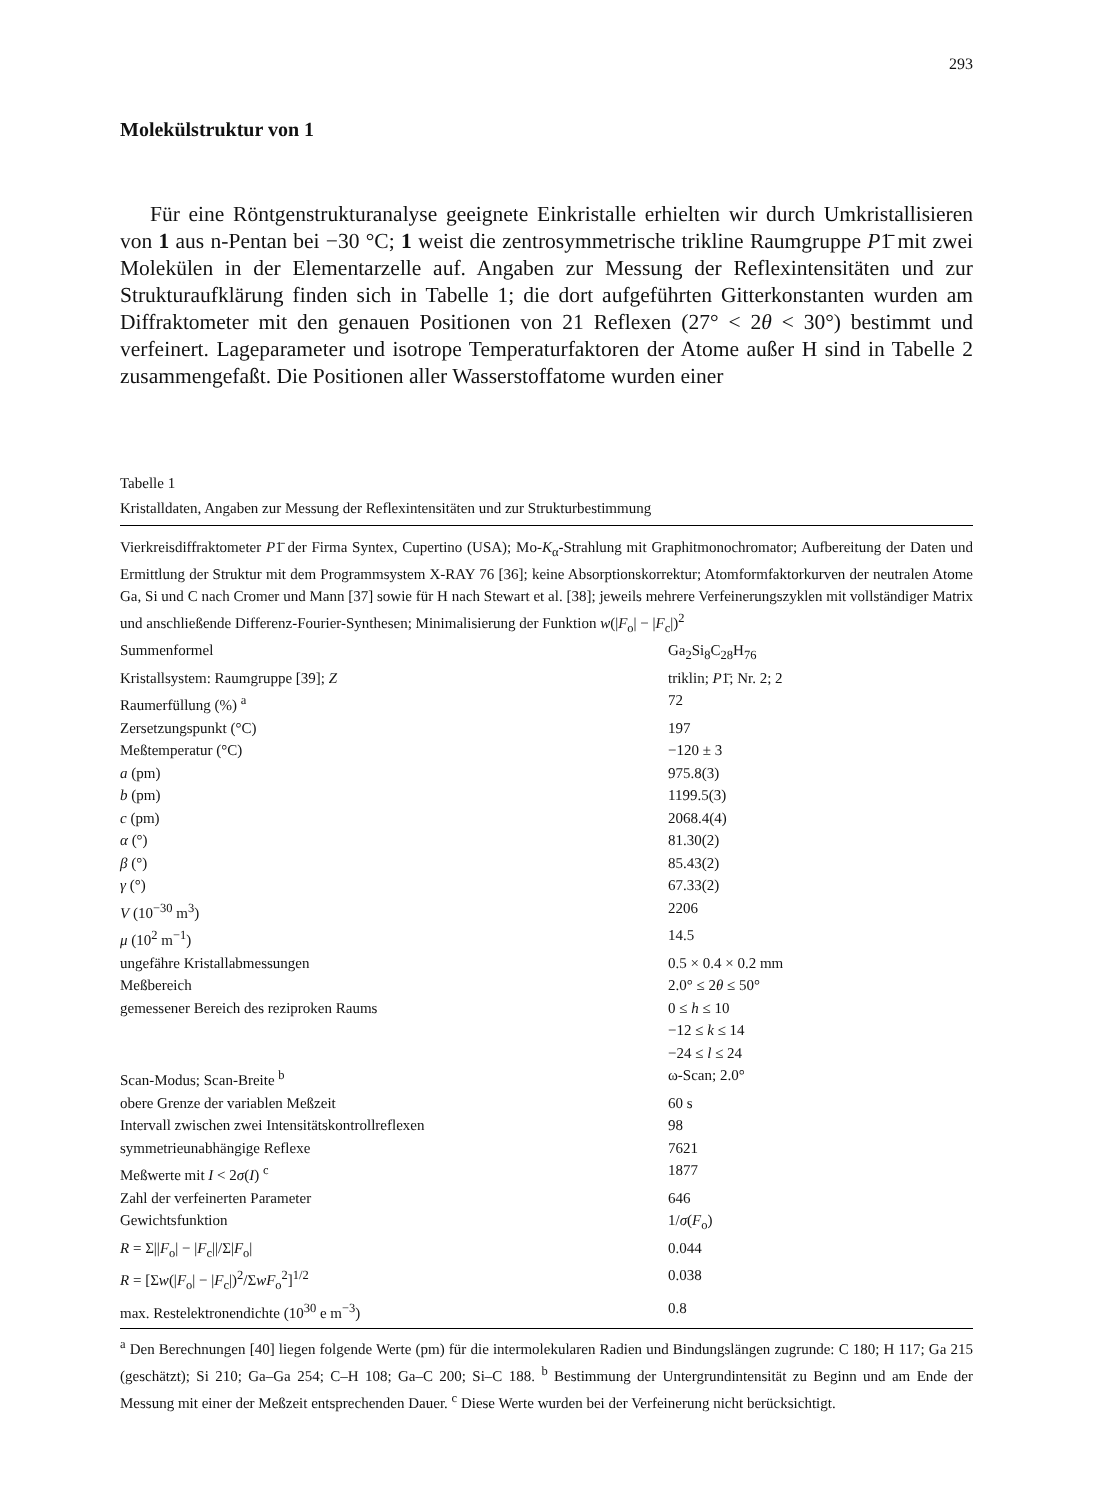293
Molekülstruktur von 1
Für eine Röntgenstrukturanalyse geeignete Einkristalle erhielten wir durch Umkristallisieren von 1 aus n-Pentan bei −30 °C; 1 weist die zentrosymmetrische trikline Raumgruppe P1̄ mit zwei Molekülen in der Elementarzelle auf. Angaben zur Messung der Reflexintensitäten und zur Strukturaufklärung finden sich in Tabelle 1; die dort aufgeführten Gitterkonstanten wurden am Diffraktometer mit den genauen Positionen von 21 Reflexen (27° < 2θ < 30°) bestimmt und verfeinert. Lageparameter und isotrope Temperaturfaktoren der Atome außer H sind in Tabelle 2 zusammengefaßt. Die Positionen aller Wasserstoffatome wurden einer
Tabelle 1
Kristalldaten, Angaben zur Messung der Reflexintensitäten und zur Strukturbestimmung
Vierkreisdiffraktometer P1̄ der Firma Syntex, Cupertino (USA); Mo-K<sub>α</sub>-Strahlung mit Graphitmonochromator; Aufbereitung der Daten und Ermittlung der Struktur mit dem Programmsystem X-RAY 76 [36]; keine Absorptionskorrektur; Atomformfaktorkurven der neutralen Atome Ga, Si und C nach Cromer und Mann [37] sowie für H nach Stewart et al. [38]; jeweils mehrere Verfeinerungszyklen mit vollständiger Matrix und anschließende Differenz-Fourier-Synthesen; Minimalisierung der Funktion w(|F<sub>o</sub>| − |F<sub>c</sub>|)<sup>2</sup>
| Summenformel | Ga<sub>2</sub>Si<sub>8</sub>C<sub>28</sub>H<sub>76</sub> |
| Kristallsystem: Raumgruppe [39]; Z | triklin; P 1̄; Nr. 2; 2 |
| Raumerfüllung (%) <sup>a</sup> | 72 |
| Zersetzungspunkt (°C) | 197 |
| Meßtemperatur (°C) | −120 ± 3 |
| a (pm) | 975.8(3) |
| b (pm) | 1199.5(3) |
| c (pm) | 2068.4(4) |
| α (°) | 81.30(2) |
| β (°) | 85.43(2) |
| γ (°) | 67.33(2) |
| V (10<sup>−30</sup> m<sup>3</sup>) | 2206 |
| μ (10<sup>2</sup> m<sup>−1</sup>) | 14.5 |
| ungefähre Kristallabmessungen | 0.5 × 0.4 × 0.2 mm |
| Meßbereich | 2.0° ≤ 2 θ ≤ 50° |
| gemessener Bereich des reziproken Raums | 0 ≤ h ≤ 10 −12 ≤ k ≤ 14 −24 ≤ l ≤ 24 |
| Scan-Modus; Scan-Breite <sup>b</sup> | ω-Scan; 2.0° |
| obere Grenze der variablen Meßzeit | 60 s |
| Intervall zwischen zwei Intensitätskontrollreflexen | 98 |
| symmetrieunabhängige Reflexe | 7621 |
| Meßwerte mit I < 2 σ ( I ) <sup>c</sup> | 1877 |
| Zahl der verfeinerten Parameter | 646 |
| Gewichtsfunktion | 1/ σ ( F<sub>o</sub>) |
| R = Σ// F<sub>o</sub>/ − / F<sub>c</sub>///Σ/ F<sub>o</sub>/ | 0.044 |
| R = [Σ w (/ F<sub>o</sub>/ − / F<sub>c</sub>/)<sup>2</sup>/Σ wF<sub>o</sub><sup>2</sup>]<sup>1/2</sup> | 0.038 |
| max. Restelektronendichte (10<sup>30</sup> e m<sup>−3</sup>) | 0.8 |
<sup>a</sup> Den Berechnungen [40] liegen folgende Werte (pm) für die intermolekularen Radien und Bindungslängen zugrunde: C 180; H 117; Ga 215 (geschätzt); Si 210; Ga–Ga 254; C–H 108; Ga–C 200; Si–C 188. <sup>b</sup> Bestimmung der Untergrundintensität zu Beginn und am Ende der Messung mit einer der Meßzeit entsprechenden Dauer. <sup>c</sup> Diese Werte wurden bei der Verfeinerung nicht berücksichtigt.